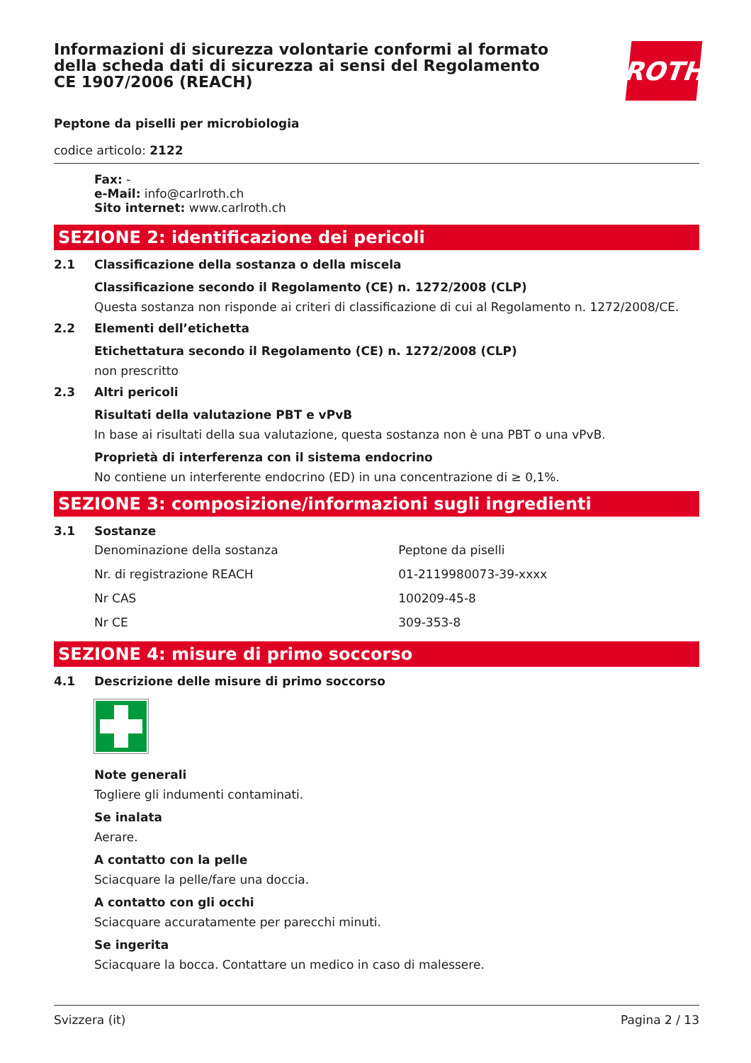Informazioni di sicurezza volontarie conformi al formato della scheda dati di sicurezza ai sensi del Regolamento CE 1907/2006 (REACH)
ROTH
Peptone da piselli per microbiologia
codice articolo: 2122
Fax: -
e-Mail: info@carlroth.ch
Sito internet: www.carlroth.ch
SEZIONE 2: identificazione dei pericoli
2.1 Classificazione della sostanza o della miscela
Classificazione secondo il Regolamento (CE) n. 1272/2008 (CLP)
Questa sostanza non risponde ai criteri di classificazione di cui al Regolamento n. 1272/2008/CE.
2.2 Elementi dell’etichetta
Etichettatura secondo il Regolamento (CE) n. 1272/2008 (CLP)
non prescritto
2.3 Altri pericoli
Risultati della valutazione PBT e vPvB
In base ai risultati della sua valutazione, questa sostanza non è una PBT o una vPvB.
Proprietà di interferenza con il sistema endocrino
No contiene un interferente endocrino (ED) in una concentrazione di ≥ 0,1%.
SEZIONE 3: composizione/informazioni sugli ingredienti
3.1 Sostanze
| Denominazione della sostanza | Peptone da piselli |
| Nr. di registrazione REACH | 01-2119980073-39-xxxx |
| Nr CAS | 100209-45-8 |
| Nr CE | 309-353-8 |
SEZIONE 4: misure di primo soccorso
4.1 Descrizione delle misure di primo soccorso
Note generali
Togliere gli indumenti contaminati.
Se inalata
Aerare.
A contatto con la pelle
Sciacquare la pelle/fare una doccia.
A contatto con gli occhi
Sciacquare accuratamente per parecchi minuti.
Se ingerita
Sciacquare la bocca. Contattare un medico in caso di malessere.
Svizzera (it) Pagina 2 / 13